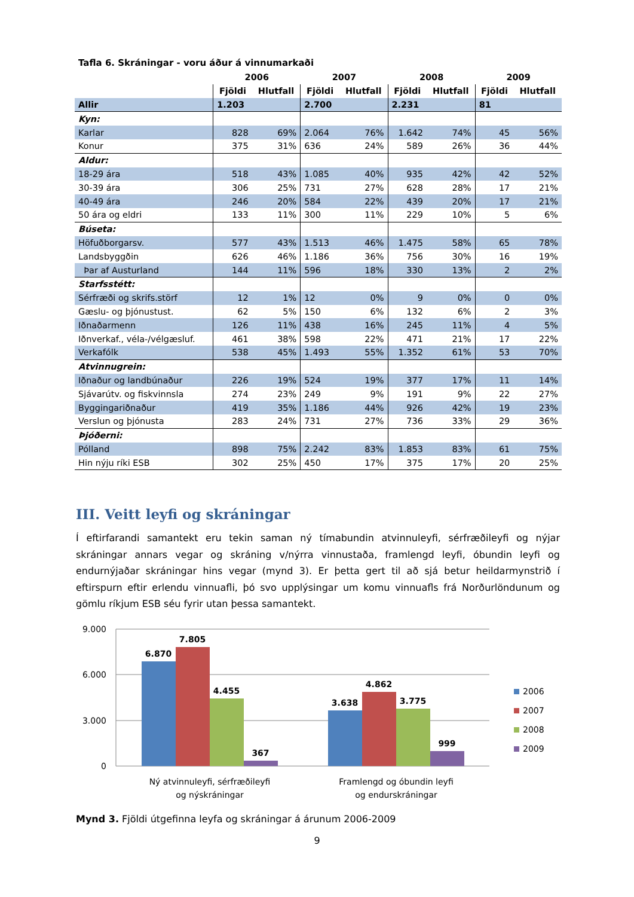Tafla 6. Skráningar - voru áður á vinnumarkaði
| | 2006 | | 2007 | | 2008 | | 2009 | |
| --- | --- | --- | --- | --- | --- | --- | --- | --- |
| | Fjöldi | Hlutfall | Fjöldi | Hlutfall | Fjöldi | Hlutfall | Fjöldi | Hlutfall |
| Allir | 1.203 | | 2.700 | | 2.231 | | 81 | |
| Kyn: | | | | | | | | |
| Karlar | 828 | 69% | 2.064 | 76% | 1.642 | 74% | 45 | 56% |
| Konur | 375 | 31% | 636 | 24% | 589 | 26% | 36 | 44% |
| Aldur: | | | | | | | | |
| 18-29 ára | 518 | 43% | 1.085 | 40% | 935 | 42% | 42 | 52% |
| 30-39 ára | 306 | 25% | 731 | 27% | 628 | 28% | 17 | 21% |
| 40-49 ára | 246 | 20% | 584 | 22% | 439 | 20% | 17 | 21% |
| 50 ára og eldri | 133 | 11% | 300 | 11% | 229 | 10% | 5 | 6% |
| Búseta: | | | | | | | | |
| Höfuðborgarsv. | 577 | 43% | 1.513 | 46% | 1.475 | 58% | 65 | 78% |
| Landsbyggðin | 626 | 46% | 1.186 | 36% | 756 | 30% | 16 | 19% |
| Þar af Austurland | 144 | 11% | 596 | 18% | 330 | 13% | 2 | 2% |
| Starfsstétt: | | | | | | | | |
| Sérfræði og skrifs.störf | 12 | 1% | 12 | 0% | 9 | 0% | 0 | 0% |
| Gæslu- og þjónustust. | 62 | 5% | 150 | 6% | 132 | 6% | 2 | 3% |
| Iðnaðarmenn | 126 | 11% | 438 | 16% | 245 | 11% | 4 | 5% |
| Iðnverkaf., véla-/vélgæsluf. | 461 | 38% | 598 | 22% | 471 | 21% | 17 | 22% |
| Verkafólk | 538 | 45% | 1.493 | 55% | 1.352 | 61% | 53 | 70% |
| Atvinnugrein: | | | | | | | | |
| Iðnaður og landbúnaður | 226 | 19% | 524 | 19% | 377 | 17% | 11 | 14% |
| Sjávarútv. og fiskvinnsla | 274 | 23% | 249 | 9% | 191 | 9% | 22 | 27% |
| Byggingariðnaður | 419 | 35% | 1.186 | 44% | 926 | 42% | 19 | 23% |
| Verslun og þjónusta | 283 | 24% | 731 | 27% | 736 | 33% | 29 | 36% |
| Þjóðerni: | | | | | | | | |
| Pólland | 898 | 75% | 2.242 | 83% | 1.853 | 83% | 61 | 75% |
| Hin nýju ríki ESB | 302 | 25% | 450 | 17% | 375 | 17% | 20 | 25% |
III. Veitt leyfi og skráningar
Í eftirfarandi samantekt eru tekin saman ný tímabundin atvinnuleyfi, sérfræðileyfi og nýjar skráningar annars vegar og skráning v/nýrra vinnustaða, framlengd leyfi, óbundin leyfi og endurnýjaðar skráningar hins vegar (mynd 3). Er þetta gert til að sjá betur heildarmynstrið í eftirspurn eftir erlendu vinnuafli, þó svo upplýsingar um komu vinnuafls frá Norðurlöndunum og gömlu ríkjum ESB séu fyrir utan þessa samantekt.
9.000
6.000
3.000
0
6.870
7.805
4.455
367
3.638
4.862
3.775
999
Ný atvinnuleyfi, sérfræðileyfi
og nýskráningar
Framlengd og óbundin leyfi
og endurskráningar
2006
2007
2008
2009
Mynd 3. Fjöldi útgefinna leyfa og skráningar á árunum 2006-2009
9